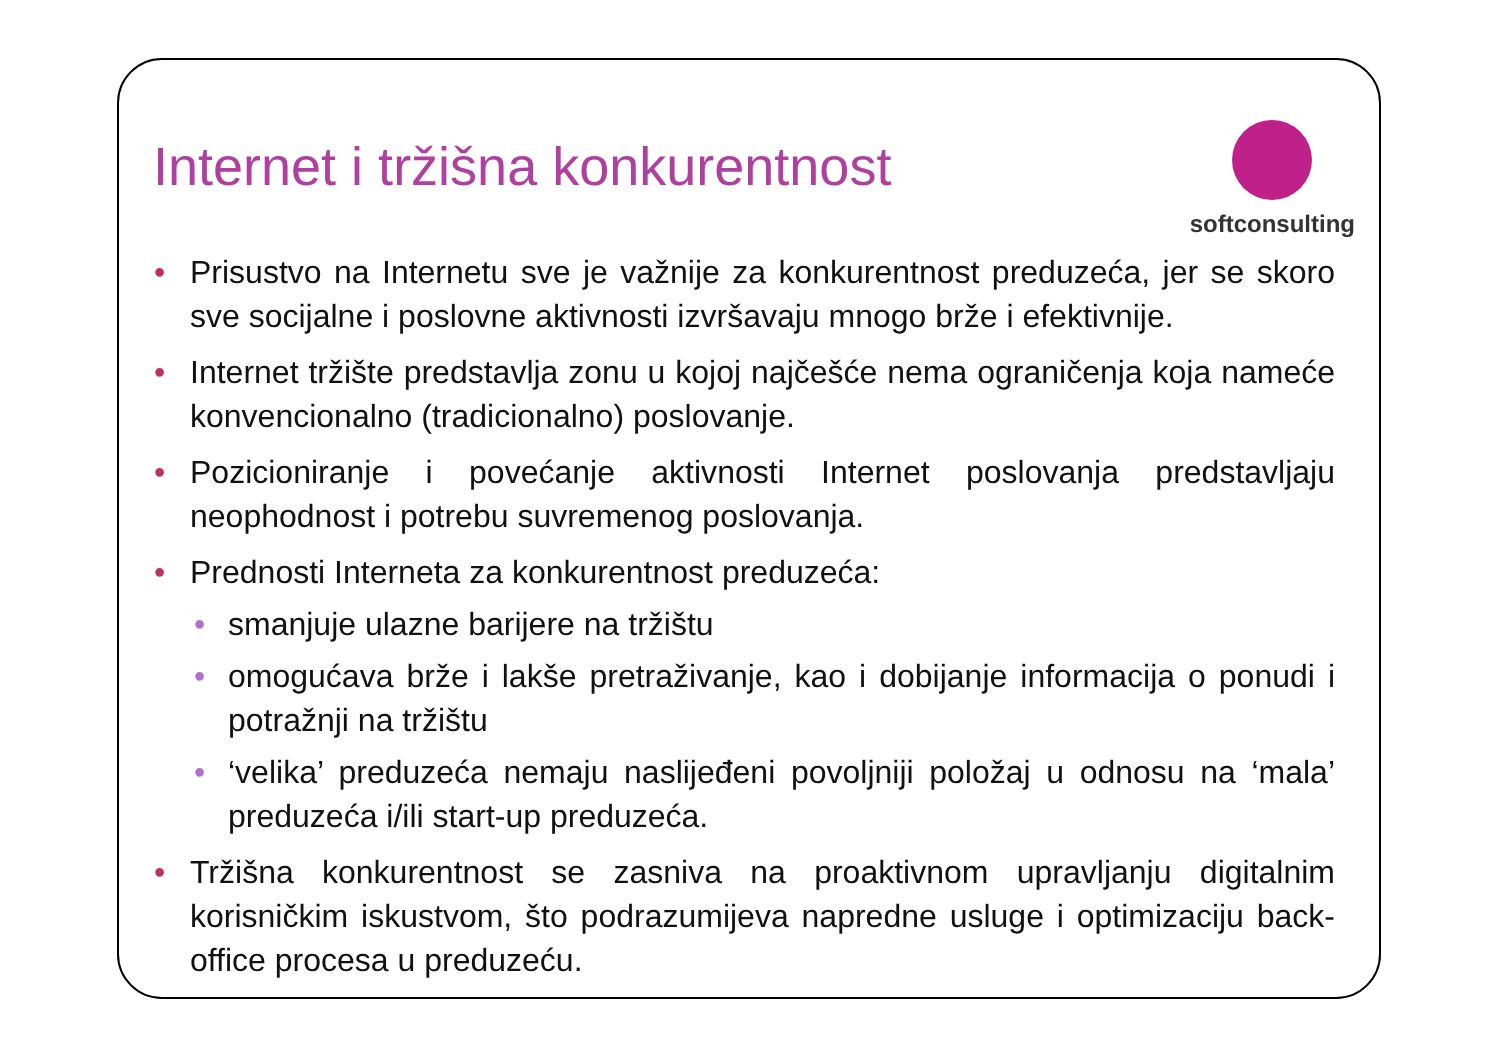Internet i tržišna konkurentnost
softconsulting
• Prisustvo na Internetu sve je važnije za konkurentnost preduzeća, jer se skoro sve socijalne i poslovne aktivnosti izvršavaju mnogo brže i efektivnije.
• Internet tržište predstavlja zonu u kojoj najčešće nema ograničenja koja nameće konvencionalno (tradicionalno) poslovanje.
• Pozicioniranje i povećanje aktivnosti Internet poslovanja predstavljaju neophodnost i potrebu suvremenog poslovanja.
• Prednosti Interneta za konkurentnost preduzeća:
• smanjuje ulazne barijere na tržištu
• omogućava brže i lakše pretraživanje, kao i dobijanje informacija o ponudi i potražnji na tržištu
• ‘velika’ preduzeća nemaju naslijeđeni povoljniji položaj u odnosu na ‘mala’ preduzeća i/ili start-up preduzeća.
• Tržišna konkurentnost se zasniva na proaktivnom upravljanju digitalnim korisničkim iskustvom, što podrazumijeva napredne usluge i optimizaciju back-office procesa u preduzeću.